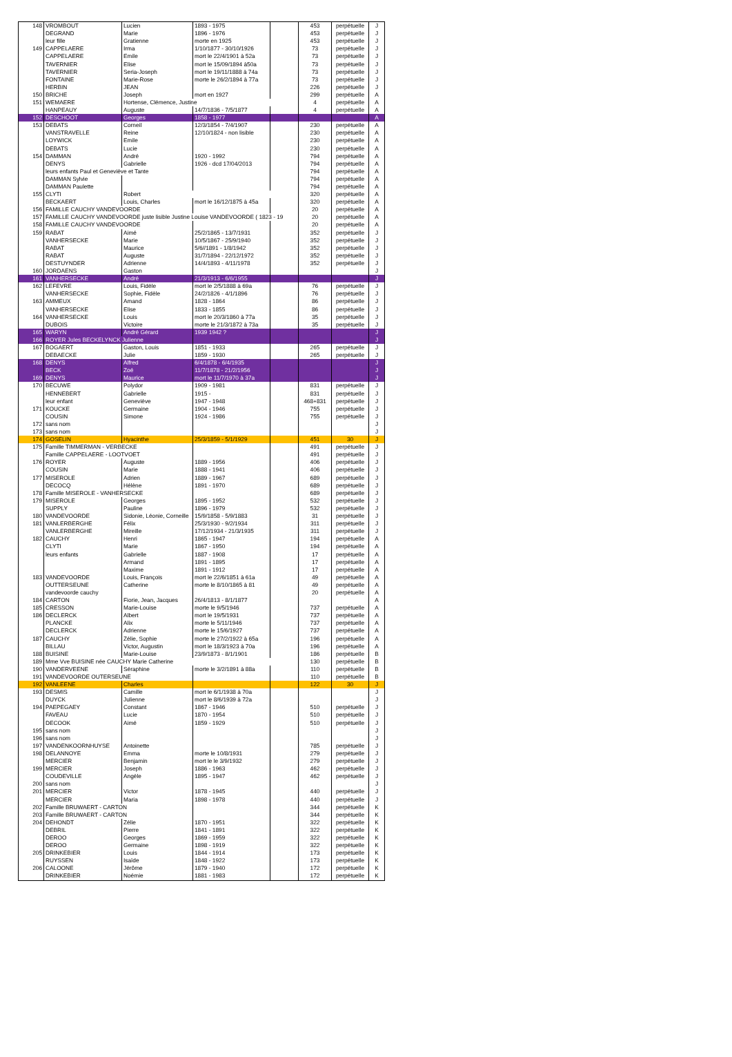| 148 | VROMBOUT | Lucien | 1893 - 1975 | | 453 | perpétuelle | J |
| | DEGRAND | Marie | 1896 - 1976 | | 453 | perpétuelle | J |
| | leur fille | Gratienne | morte en 1925 | | 453 | perpétuelle | J |
| 149 | CAPPELAERE | Irma | 1/10/1877 - 30/10/1926 | | 73 | perpétuelle | J |
| | CAPPELAERE | Emile | mort le 22/4/1901 à 52a | | 73 | perpétuelle | J |
| | TAVERNIER | Elise | mort le 15/09/1894 à50a | | 73 | perpétuelle | J |
| | TAVERNIER | Seria-Joseph | mort le 19/11/1888 à 74a | | 73 | perpétuelle | J |
| | FONTAINE | Marie-Rose | morte le 26/2/1894 à 77a | | 73 | perpétuelle | J |
| | HERBIN | JEAN | | | 226 | perpétuelle | J |
| 150 | BRICHE | Joseph | mort en 1927 | | 299 | perpétuelle | A |
| 151 | WEMAERE | Hortense, Clémence, Justine | | | 4 | perpétuelle | A |
| | HANPEAUY | Auguste | 14/7/1836 - 7/5/1877 | | 4 | perpétuelle | A |
| 152 | DESCHOOT | Georges | 1858 - 1977 | | | | A |
| 153 | DEBATS | Corneil | 12/3/1854 - 7/4/1907 | | 230 | perpétuelle | A |
| | VANSTRAVELLE | Reine | 12/10/1824 - non lisible | | 230 | perpétuelle | A |
| | LOYWICK | Emile | | | 230 | perpétuelle | A |
| | DEBATS | Lucie | | | 230 | perpétuelle | A |
| 154 | DAMMAN | André | 1920 - 1992 | | 794 | perpétuelle | A |
| | DENYS | Gabrielle | 1926 - dcd 17/04/2013 | | 794 | perpétuelle | A |
| | leurs enfants Paul et Geneviève et Tante | | | | 794 | perpétuelle | A |
| | DAMMAN Sylvie | | | | 794 | perpétuelle | A |
| | DAMMAN Paulette | | | | 794 | perpétuelle | A |
| 155 | CLYTI | Robert | | | 320 | perpétuelle | A |
| | BECKAERT | Louis, Charles | mort le 16/12/1875 à 45a | | 320 | perpétuelle | A |
| 156 | FAMILLE CAUCHY VANDEVOORDE | | | | 20 | perpétuelle | A |
| 157 | FAMILLE CAUCHY VANDEVOORDE juste lisible Justine Louise VANDEVOORDE ( 1823 - 19 | | | | 20 | perpétuelle | A |
| 158 | FAMILLE CAUCHY VANDEVOORDE | | | | 20 | perpétuelle | A |
| 159 | RABAT | Aimé | 25/2/1865 - 13/7/1931 | | 352 | perpétuelle | J |
| | VANHERSECKE | Marie | 10/5/1867 - 25/9/1940 | | 352 | perpétuelle | J |
| | RABAT | Maurice | 5/6//1891 - 1/8/1942 | | 352 | perpétuelle | J |
| | RABAT | Auguste | 31/7/1894 - 22/12/1972 | | 352 | perpétuelle | J |
| | DESTUYNDER | Adrienne | 14/4/1893 - 4/11/1978 | | 352 | perpétuelle | J |
| 160 | JORDAENS | Gaston | | | | | J |
| 161 | VANHERSECKE | André | 21/3/1913 - 6/6/1955 | | | | J |
| 162 | LEFEVRE | Louis, Fidèle | mort le 2/5/1888 à 69a | | 76 | perpétuelle | J |
| | VANHERSECKE | Sophie, Fidèle | 24/2/1826 - 4/1/1896 | | 76 | perpétuelle | J |
| 163 | AMMEUX | Amand | 1828 - 1864 | | 86 | perpétuelle | J |
| | VANHERSECKE | Elise | 1833 - 1855 | | 86 | perpétuelle | J |
| 164 | VANHERSECKE | Louis | mort le 20/3/1860 à 77a | | 35 | perpétuelle | J |
| | DUBOIS | Victoire | morte le 21/3/1872 à 73a | | 35 | perpétuelle | J |
| 165 | WARYN | André Gérard | 1939 1942 ? | | | | J |
| 166 | ROYER Jules BECKELYNCK Julienne | | | | | | J |
| 167 | BOGAERT | Gaston, Louis | 1851 - 1933 | | 265 | perpétuelle | J |
| | DEBAECKE | Julie | 1859 - 1930 | | 265 | perpétuelle | J |
| 168 | DENYS | Alfred | 6/4/1878 - 6/4/1935 | | | | J |
| | BECK | Zoé | 11/7/1878 - 21/2/1956 | | | | J |
| 169 | DENYS | Maurice | mort le 11/7/1970 à 37a | | | | J |
| 170 | BECUWE | Polydor | 1909 - 1981 | | 831 | perpétuelle | J |
| | HENNEBERT | Gabrielle | 1915 - | | 831 | perpétuelle | J |
| | leur enfant | Geneviève | 1947 - 1948 | | 468+831 | perpétuelle | J |
| 171 | KOUCKE | Germaine | 1904 - 1946 | | 755 | perpétuelle | J |
| | COUSIN | Simone | 1924 - 1986 | | 755 | perpétuelle | J |
| 172 | sans nom | | | | | | J |
| 173 | sans nom | | | | | | J |
| 174 | GOSELIN | Hyacinthe | 25/3/1859 - 5/1/1929 | | 451 | 30 | J |
| 175 | Famille TIMMERMAN - VERBECKE | | | | 491 | perpétuelle | J |
| | Famille CAPPELAERE - LOOTVOET | | | | 491 | perpétuelle | J |
| 176 | ROYER | Auguste | 1889 - 1956 | | 406 | perpétuelle | J |
| | COUSIN | Marie | 1888 - 1941 | | 406 | perpétuelle | J |
| 177 | MISEROLE | Adrien | 1889 - 1967 | | 689 | perpétuelle | J |
| | DECOCQ | Hélène | 1891 - 1970 | | 689 | perpétuelle | J |
| 178 | Famille MISEROLE - VANHERSECKE | | | | 689 | perpétuelle | J |
| 179 | MISEROLE | Georges | 1895 - 1952 | | 532 | perpétuelle | J |
| | SUPPLY | Pauline | 1896 - 1979 | | 532 | perpétuelle | J |
| 180 | VANDEVOORDE | Sidonie, Léonie, Corneille | 15/9/1858 - 5/9/1883 | | 31 | perpétuelle | J |
| 181 | VANLERBERGHE | Félix | 25/3/1930 - 9/2/1934 | | 311 | perpétuelle | J |
| | VANLERBERGHE | Mireille | 17/12/1934 - 21/3/1935 | | 311 | perpétuelle | J |
| 182 | CAUCHY | Henri | 1865 - 1947 | | 194 | perpétuelle | A |
| | CLYTI | Marie | 1867 - 1950 | | 194 | perpétuelle | A |
| | leurs enfants | Gabrielle | 1887 - 1908 | | 17 | perpétuelle | A |
| | | Armand | 1891 - 1895 | | 17 | perpétuelle | A |
| | | Maxime | 1891 - 1912 | | 17 | perpétuelle | A |
| 183 | VANDEVOORDE | Louis, François | mort le 22/6/1851 à 61a | | 49 | perpétuelle | A |
| | OUTTERSEUNE | Catherine | morte le 8/10/1865 à 81 | | 49 | perpétuelle | A |
| | vandevoorde cauchy | | | | 20 | perpétuelle | A |
| 184 | CARTON | Fiorie, Jean, Jacques | 26/4/1813 - 8/1/1877 | | | | A |
| 185 | CRESSON | Marie-Louise | morte le 9/5/1946 | | 737 | perpétuelle | A |
| 186 | DECLERCK | Albert | mort le 19/5/1931 | | 737 | perpétuelle | A |
| | PLANCKE | Alix | morte le 5/11/1946 | | 737 | perpétuelle | A |
| | DECLERCK | Adrienne | morte le 15/6/1927 | | 737 | perpétuelle | A |
| 187 | CAUCHY | Zélie, Sophie | morte le 27/2/1922 à 65a | | 196 | perpétuelle | A |
| | BILLAU | Victor, Augustin | mort le 18/3/1923 à 70a | | 196 | perpétuelle | A |
| 188 | BUISINE | Marie-Louise | 23/9/1873 - 8/1/1901 | | 186 | perpétuelle | B |
| 189 | Mme Vve BUISINE née CAUCHY Marie Catherine | | | | 130 | perpétuelle | B |
| 190 | VANDERVEENE | Séraphine | morte le 3/2/1891 à 88a | | 110 | perpétuelle | B |
| 191 | VANDEVOORDE OUTERSEUNE | | | | 110 | perpétuelle | B |
| 192 | VANLEENE | Charles | | | 122 | 30 | J |
| 193 | DESMIS | Camille | mort le 6/1/1938 à 70a | | | | J |
| | DUYCK | Julienne | mort le 8/6/1939 à 72a | | | | J |
| 194 | PAEPEGAEY | Constant | 1867 - 1946 | | 510 | perpétuelle | J |
| | FAVEAU | Lucie | 1870 - 1954 | | 510 | perpétuelle | J |
| | DECOOK | Aimé | 1859 - 1929 | | 510 | perpétuelle | J |
| 195 | sans nom | | | | | | J |
| 196 | sans nom | | | | | | J |
| 197 | VANDENKOORNHUYSE | Antoinette | | | 785 | perpétuelle | J |
| 198 | DELANNOYE | Emma | morte le 10/8/1931 | | 279 | perpétuelle | J |
| | MERCIER | Benjamin | mort le le 3/9/1932 | | 279 | perpétuelle | J |
| 199 | MERCIER | Joseph | 1886 - 1963 | | 462 | perpétuelle | J |
| | COUDEVILLE | Angèle | 1895 - 1947 | | 462 | perpétuelle | J |
| 200 | sans nom | | | | | | J |
| 201 | MERCIER | Victor | 1878 - 1945 | | 440 | perpétuelle | J |
| | MERCIER | Maria | 1898 - 1978 | | 440 | perpétuelle | J |
| 202 | Famille BRUWAERT - CARTON | | | | 344 | perpétuelle | K |
| 203 | Famille BRUWAERT - CARTON | | | | 344 | perpétuelle | K |
| 204 | DEHONDT | Zélie | 1870 - 1951 | | 322 | perpétuelle | K |
| | DEBRIL | Pierre | 1841 - 1891 | | 322 | perpétuelle | K |
| | DEROO | Georges | 1869 - 1959 | | 322 | perpétuelle | K |
| | DEROO | Germaine | 1898 - 1919 | | 322 | perpétuelle | K |
| 205 | DRINKEBIER | Louis | 1844 - 1914 | | 173 | perpétuelle | K |
| | RUYSSEN | Isaïde | 1848 - 1922 | | 173 | perpétuelle | K |
| 206 | CALOONE | Jérôme | 1879 - 1940 | | 172 | perpétuelle | K |
| | DRINKEBIER | Noémie | 1881 - 1983 | | 172 | perpétuelle | K |